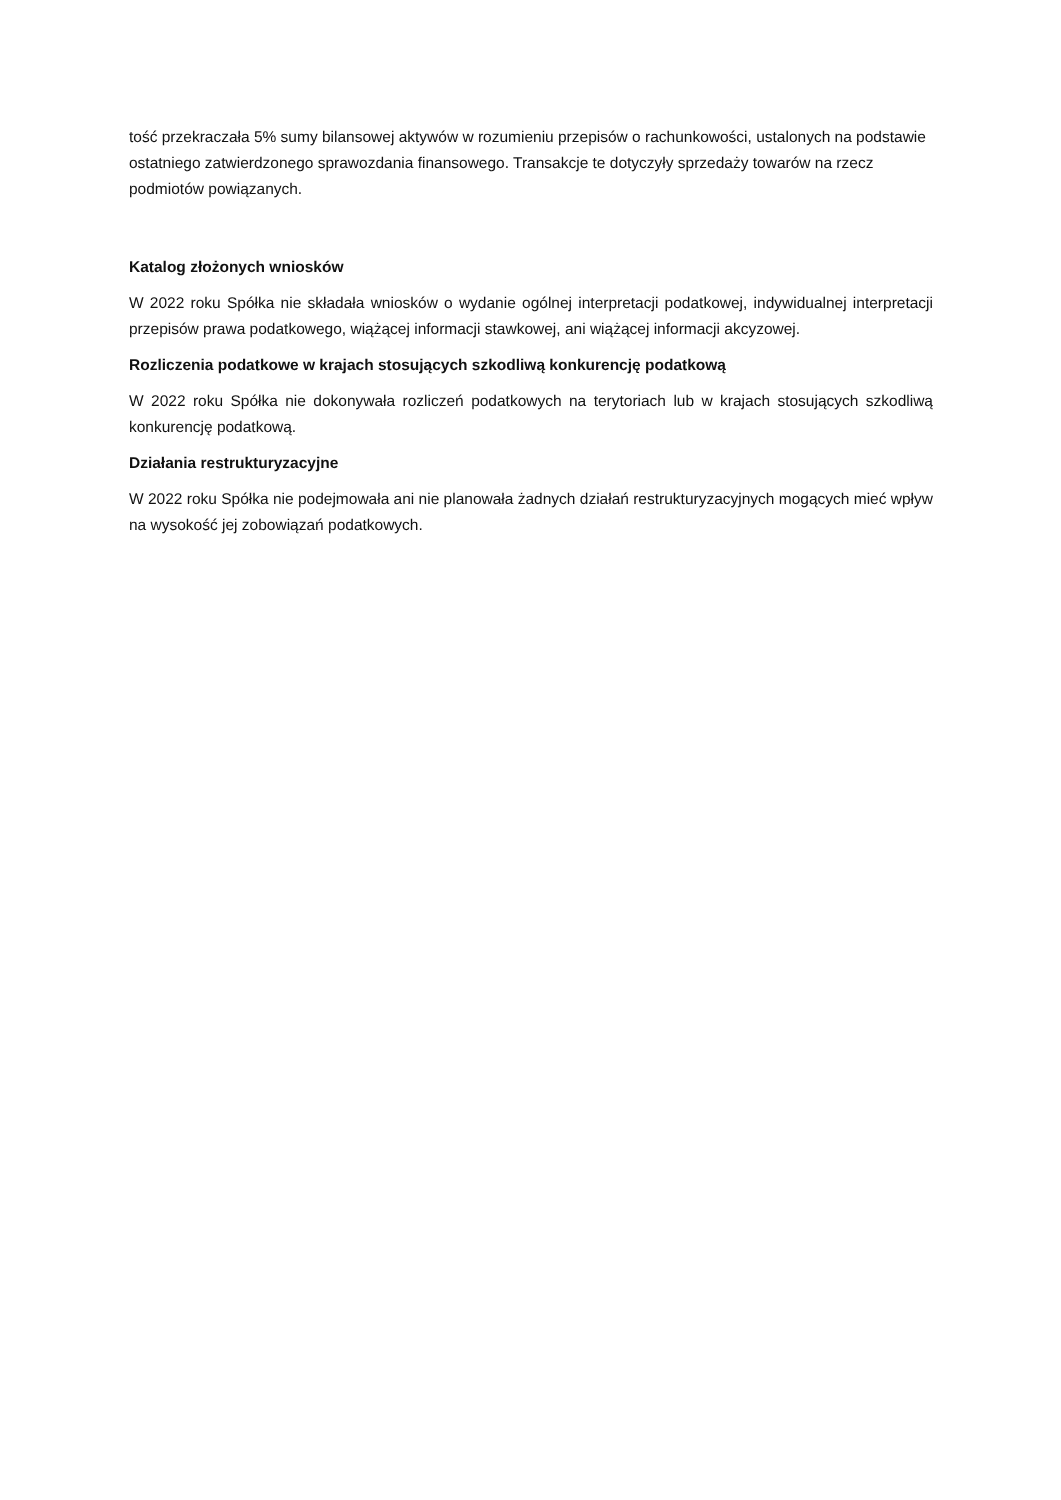tość przekraczała 5% sumy bilansowej aktywów w rozumieniu przepisów o rachunkowości, ustalonych na podstawie ostatniego zatwierdzonego sprawozdania finansowego. Transakcje te dotyczyły sprzedaży towarów na rzecz podmiotów powiązanych.
Katalog złożonych wniosków
W 2022 roku Spółka nie składała wniosków o wydanie ogólnej interpretacji podatkowej, indywidualnej interpretacji przepisów prawa podatkowego, wiążącej informacji stawkowej, ani wiążącej informacji akcyzowej.
Rozliczenia podatkowe w krajach stosujących szkodliwą konkurencję podatkową
W 2022 roku Spółka nie dokonywała rozliczeń podatkowych na terytoriach lub w krajach stosujących szkodliwą konkurencję podatkową.
Działania restrukturyzacyjne
W 2022 roku Spółka nie podejmowała ani nie planowała żadnych działań restrukturyzacyjnych mogących mieć wpływ na wysokość jej zobowiązań podatkowych.